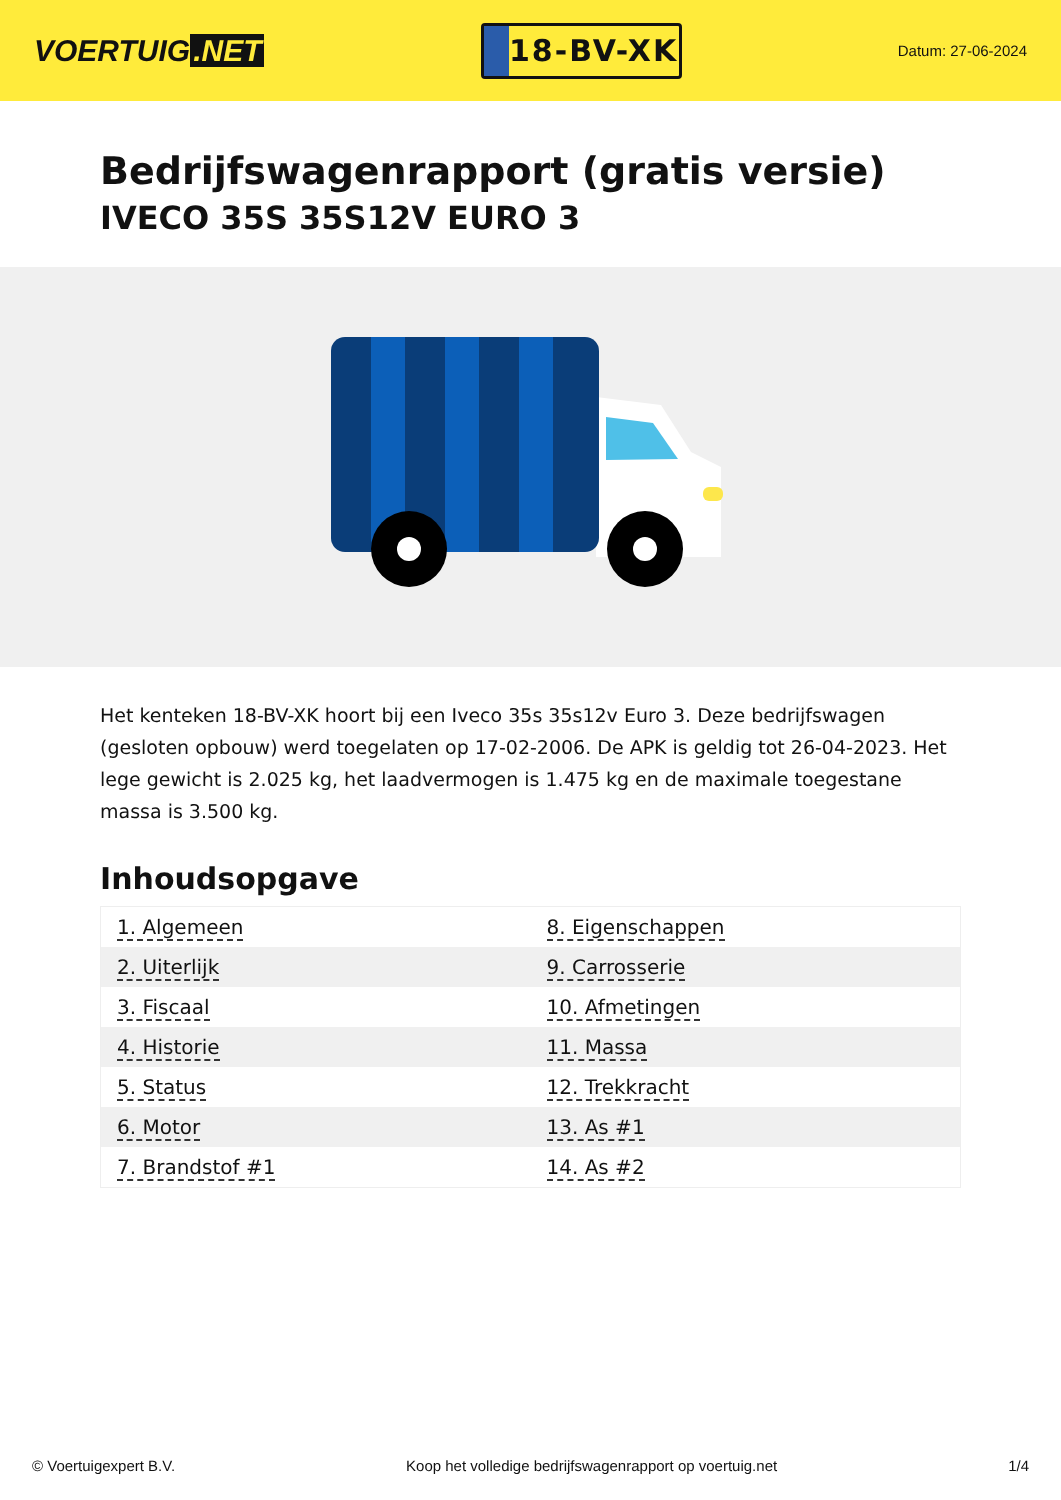VOERTUIG.NET
18-BV-XK
Datum: 27-06-2024
Bedrijfswagenrapport (gratis versie)
IVECO 35S 35S12V EURO 3
Het kenteken 18-BV-XK hoort bij een Iveco 35s 35s12v Euro 3. Deze bedrijfswagen (gesloten opbouw) werd toegelaten op 17-02-2006. De APK is geldig tot 26-04-2023. Het lege gewicht is 2.025 kg, het laadvermogen is 1.475 kg en de maximale toegestane massa is 3.500 kg.
Inhoudsopgave
| 1. Algemeen | 8. Eigenschappen |
| 2. Uiterlijk | 9. Carrosserie |
| 3. Fiscaal | 10. Afmetingen |
| 4. Historie | 11. Massa |
| 5. Status | 12. Trekkracht |
| 6. Motor | 13. As #1 |
| 7. Brandstof #1 | 14. As #2 |
© Voertuigexpert B.V. Koop het volledige bedrijfswagenrapport op voertuig.net 1/4